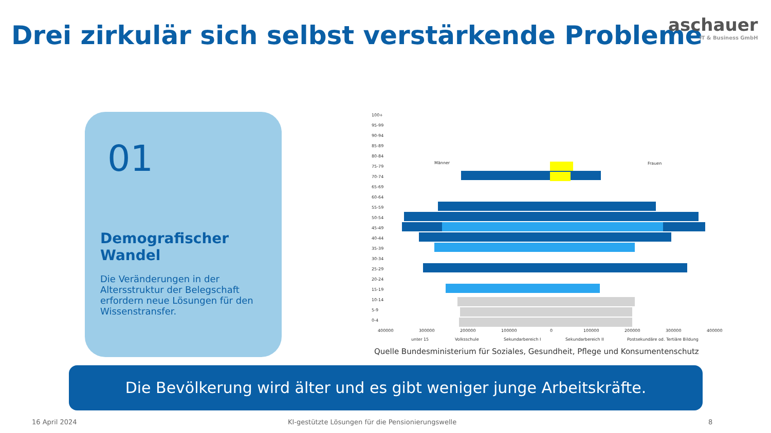Drei zirkulär sich selbst verstärkende Probleme
aschauer
IT & Business GmbH
01
Demografischer Wandel
Die Veränderungen in der Altersstruktur der Belegschaft erfordern neue Lösungen für den Wissenstransfer.
100+
95-99
90-94
85-89
80-84
75-79
70-74
65-69
60-64
55-59
50-54
45-49
40-44
35-39
30-34
25-29
20-24
15-19
10-14
5-9
0-4
Männer
Frauen
400000
300000
200000
100000
0
100000
200000
300000
400000
unter 15
Volksschule
Sekundarbereich I
Sekundarbereich II
Postsekundäre od. Tertiäre Bildung
Quelle Bundesministerium für Soziales, Gesundheit, Pflege und Konsumentenschutz
Die Bevölkerung wird älter und es gibt weniger junge Arbeitskräfte.
16 April 2024
KI-gestützte Lösungen für die Pensionierungswelle
8